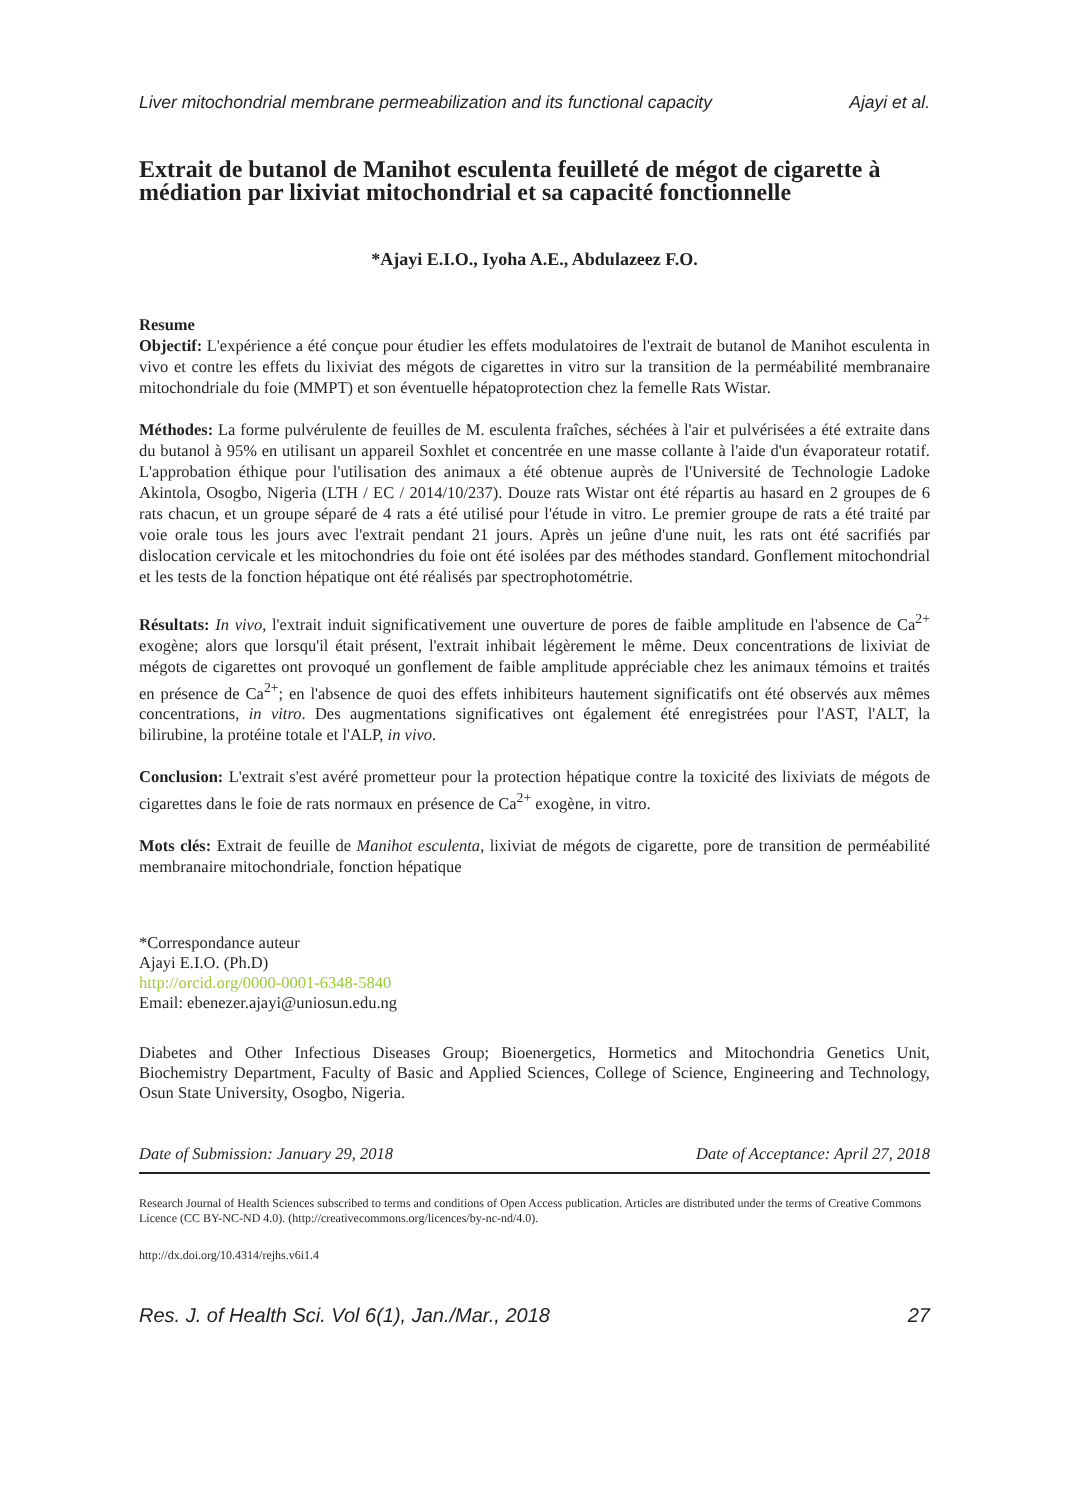Liver mitochondrial membrane permeabilization and its functional capacity Ajayi et al.
Extrait de butanol de Manihot esculenta feuilleté de mégot de cigarette à médiation par lixiviat mitochondrial et sa capacité fonctionnelle
*Ajayi E.I.O., Iyoha A.E., Abdulazeez F.O.
Resume
Objectif: L'expérience a été conçue pour étudier les effets modulatoires de l'extrait de butanol de Manihot esculenta in vivo et contre les effets du lixiviat des mégots de cigarettes in vitro sur la transition de la perméabilité membranaire mitochondriale du foie (MMPT) et son éventuelle hépatoprotection chez la femelle Rats Wistar.
Méthodes: La forme pulvérulente de feuilles de M. esculenta fraîches, séchées à l'air et pulvérisées a été extraite dans du butanol à 95% en utilisant un appareil Soxhlet et concentrée en une masse collante à l'aide d'un évaporateur rotatif. L'approbation éthique pour l'utilisation des animaux a été obtenue auprès de l'Université de Technologie Ladoke Akintola, Osogbo, Nigeria (LTH / EC / 2014/10/237). Douze rats Wistar ont été répartis au hasard en 2 groupes de 6 rats chacun, et un groupe séparé de 4 rats a été utilisé pour l'étude in vitro. Le premier groupe de rats a été traité par voie orale tous les jours avec l'extrait pendant 21 jours. Après un jeûne d'une nuit, les rats ont été sacrifiés par dislocation cervicale et les mitochondries du foie ont été isolées par des méthodes standard. Gonflement mitochondrial et les tests de la fonction hépatique ont été réalisés par spectrophotométrie.
Résultats: In vivo, l'extrait induit significativement une ouverture de pores de faible amplitude en l'absence de Ca<sup>2+</sup> exogène; alors que lorsqu'il était présent, l'extrait inhibait légèrement le même. Deux concentrations de lixiviat de mégots de cigarettes ont provoqué un gonflement de faible amplitude appréciable chez les animaux témoins et traités en présence de Ca<sup>2+</sup>; en l'absence de quoi des effets inhibiteurs hautement significatifs ont été observés aux mêmes concentrations, in vitro. Des augmentations significatives ont également été enregistrées pour l'AST, l'ALT, la bilirubine, la protéine totale et l'ALP, in vivo.
Conclusion: L'extrait s'est avéré prometteur pour la protection hépatique contre la toxicité des lixiviats de mégots de cigarettes dans le foie de rats normaux en présence de Ca<sup>2+</sup> exogène, in vitro.
Mots clés: Extrait de feuille de Manihot esculenta, lixiviat de mégots de cigarette, pore de transition de perméabilité membranaire mitochondriale, fonction hépatique
*Correspondance auteur
Ajayi E.I.O. (Ph.D)
http://orcid.org/0000-0001-6348-5840
Email: ebenezer.ajayi@uniosun.edu.ng
Diabetes and Other Infectious Diseases Group; Bioenergetics, Hormetics and Mitochondria Genetics Unit, Biochemistry Department, Faculty of Basic and Applied Sciences, College of Science, Engineering and Technology, Osun State University, Osogbo, Nigeria.
Date of Submission: January 29, 2018 Date of Acceptance: April 27, 2018
Research Journal of Health Sciences subscribed to terms and conditions of Open Access publication. Articles are distributed under the terms of Creative Commons Licence (CC BY-NC-ND 4.0). (http://creativecommons.org/licences/by-nc-nd/4.0).
http://dx.doi.org/10.4314/rejhs.v6i1.4
Res. J. of Health Sci. Vol 6(1), Jan./Mar., 2018 27